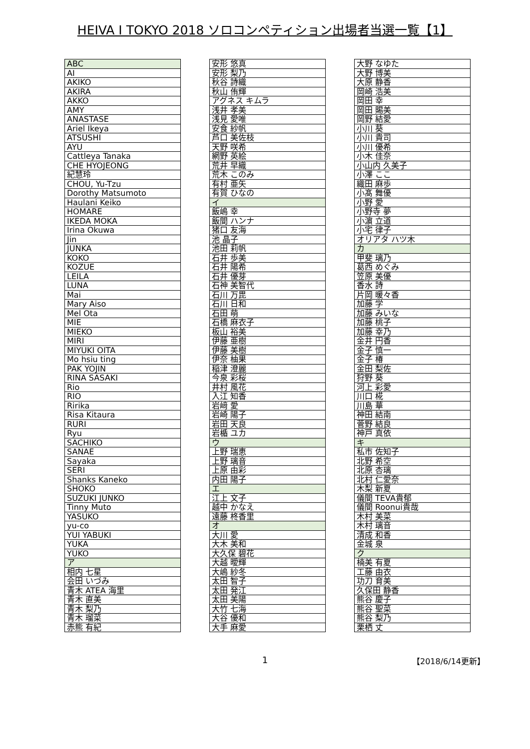HEIVA I TOKYO 2018 ソロコンペティション出場者当選一覧【1】
| ABC |
| AI |
| AKIKO |
| AKIRA |
| AKKO |
| AMY |
| ANASTASE |
| Ariel Ikeya |
| ATSUSHI |
| AYU |
| Cattleya Tanaka |
| CHE HYOJEONG |
| 紀慧玲 |
| CHOU, Yu-Tzu |
| Dorothy Matsumoto |
| Haulani Keiko |
| HOMARE |
| IKEDA MOKA |
| Irina Okuwa |
| Jin |
| JUNKA |
| KOKO |
| KOZUE |
| LEILA |
| LUNA |
| Mai |
| Mary Aiso |
| Mel Ota |
| MIE |
| MIEKO |
| MIRI |
| MIYUKI OITA |
| Mo hsiu ting |
| PAK YOJIN |
| RINA SASAKI |
| Rio |
| RIO |
| Ririka |
| Risa Kitaura |
| RURI |
| Ryu |
| SACHIKO |
| SANAE |
| Sayaka |
| SERI |
| Shanks Kaneko |
| SHOKO |
| SUZUKI JUNKO |
| Tinny Muto |
| YASUKO |
| yu-co |
| YUI YABUKI |
| YUKA |
| YUKO |
| ア |
| 相内 七星 |
| 会田 いづみ |
| 青木 ATEA 海里 |
| 青木 直美 |
| 青木 梨乃 |
| 青木 瑠菜 |
| 赤熊 有紀 |
| 安形 悠真 |
| 安形 梨乃 |
| 秋谷 詩織 |
| 秋山 侑輝 |
| アグネス キムラ |
| 浅井 孝美 |
| 浅見 愛唯 |
| 安食 紗帆 |
| 芦口 美佐枝 |
| 天野 咲希 |
| 網野 英絵 |
| 荒井 早織 |
| 荒木 このみ |
| 有村 亜矢 |
| 有賀 ひなの |
| イ |
| 飯嶋 幸 |
| 飯間 ハンナ |
| 猪口 友海 |
| 池 晶子 |
| 池田 莉帆 |
| 石井 歩美 |
| 石井 陽希 |
| 石井 優芽 |
| 石神 美智代 |
| 石川 万毘 |
| 石川 日和 |
| 石田 萌 |
| 石橋 麻衣子 |
| 板山 裕美 |
| 伊藤 亜樹 |
| 伊藤 美樹 |
| 伊奈 柚果 |
| 稲津 澄麗 |
| 今泉 彩桜 |
| 井村 風花 |
| 入江 知香 |
| 岩﨑 愛 |
| 岩崎 陽子 |
| 岩田 天良 |
| 岩楯 ユカ |
| ウ |
| 上野 瑞恵 |
| 上野 璃音 |
| 上原 由彩 |
| 内田 陽子 |
| エ |
| 江上 文子 |
| 越中 かなえ |
| 遠藤 柊香里 |
| オ |
| 大川 愛 |
| 大木 美和 |
| 大久保 碧花 |
| 大越 曖輝 |
| 大嶋 紗冬 |
| 太田 智子 |
| 太田 発江 |
| 太田 美陽 |
| 大竹 七海 |
| 大谷 優和 |
| 大手 麻愛 |
| 大野 なゆた |
| 大野 博美 |
| 大原 静香 |
| 岡崎 浩美 |
| 岡田 幸 |
| 岡田 賜美 |
| 岡野 結愛 |
| 小川 葵 |
| 小川 貴司 |
| 小川 優希 |
| 小木 佳奈 |
| 小山内 久美子 |
| 小澤 ここ |
| 織田 麻歩 |
| 小髙 舞優 |
| 小野 愛 |
| 小野寺 夢 |
| 小濵 立道 |
| 小宅 律子 |
| オリアタ ハツ木 |
| カ |
| 甲斐 璃乃 |
| 葛西 めぐみ |
| 笠原 美優 |
| 香水 詩 |
| 片岡 暖々香 |
| 加藤 学 |
| 加藤 みいな |
| 加藤 桃子 |
| 加藤 幸乃 |
| 金井 円香 |
| 金子 慎一 |
| 金子 椿 |
| 金田 梨佐 |
| 狩野 葵 |
| 河上 彩愛 |
| 川口 椛 |
| 川島 華 |
| 神田 結南 |
| 菅野 結良 |
| 神戸 真依 |
| キ |
| 私市 佐知子 |
| 北野 希空 |
| 北原 杏璃 |
| 北村 仁愛奈 |
| 木梨 新夏 |
| 儀間 TEVA貴郁 |
| 儀間 Roonui貴哉 |
| 木村 美菜 |
| 木村 璃音 |
| 清成 和香 |
| 金城 泉 |
| ク |
| 楠美 有夏 |
| 工藤 由衣 |
| 功刀 育美 |
| 久保田 静香 |
| 熊谷 慶子 |
| 熊谷 聖菜 |
| 熊谷 梨乃 |
| 栗栖 丈 |
1 【2018/6/14更新】